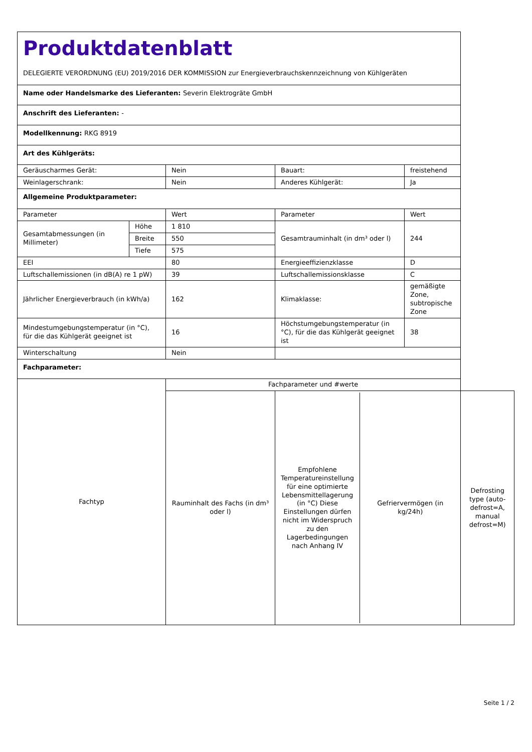| Produktdatenblatt DELEGIERTE VERORDNUNG (EU) 2019/2016 DER KOMMISSION zur Energieverbrauchskennzeichnung von Kühlgeräten | | | | | |
| Name oder Handelsmarke des Lieferanten: Severin Elektrogräte GmbH | | | | | |
| Anschrift des Lieferanten: - | | | | | |
| Modellkennung: RKG 8919 | | | | | |
| Art des Kühlgeräts: | | | | | |
| Geräuscharmes Gerät: | | Nein | Bauart: | freistehend | |
| Weinlagerschrank: | | Nein | Anderes Kühlgerät: | Ja | |
| Allgemeine Produktparameter: | | | | | |
| Parameter | | Wert | Parameter | Wert | |
| Gesamtabmessungen (in Millimeter) | Höhe | 1 810 | Gesamtrauminhalt (in dm³ oder l) | 244 | |
| | Breite | 550 | | | |
| | Tiefe | 575 | | | |
| EEI | | 80 | Energieeffizienzklasse | D | |
| Luftschallemissionen (in dB(A) re 1 pW) | | 39 | Luftschallemissionsklasse | C | |
| Jährlicher Energieverbrauch (in kWh/a) | | 162 | Klimaklasse: | gemäßigte Zone, subtropische Zone | |
| Mindestumgebungstemperatur (in °C), für die das Kühlgerät geeignet ist | | 16 | Höchstumgebungstemperatur (in °C), für die das Kühlgerät geeignet ist | 38 | |
| Winterschaltung | | Nein | | | |
| Fachparameter: | | | | | |
| Fachtyp | | Fachparameter und #werte | | | |
| | | Rauminhalt des Fachs (in dm³ oder l) | / Empfohlene Temperatureinstellung für eine optimierte Lebensmittellagerung (in °C) Diese Einstellungen dürfen nicht im Widerspruch zu den Lagerbedingungen nach Anhang IV / Gefriervermögen (in kg/24h) / | | Defrosting type (auto-defrost=A, manual defrost=M) |
Seite 1 / 2